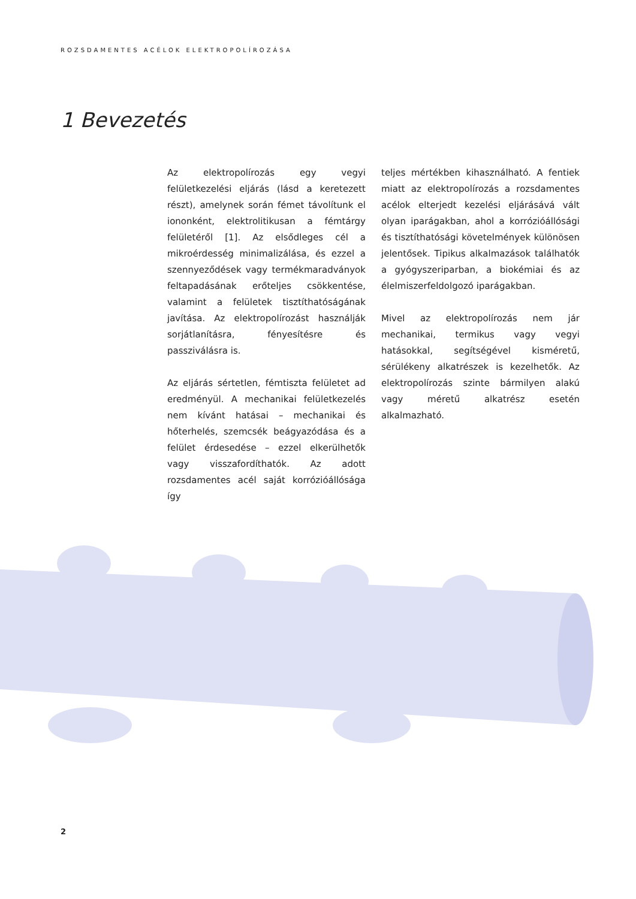ROZSDAMENTES ACÉLOK ELEKTROPOLÍROZÁSA
1 Bevezetés
Az elektropolírozás egy vegyi felületkezelési eljárás (lásd a keretezett részt), amelynek során fémet távolítunk el iononként, elektrolitikusan a fémtárgy felületéről [1]. Az elsődleges cél a mikroérdesség minimalizálása, és ezzel a szennyeződések vagy termékmaradványok feltapadásának erőteljes csökkentése, valamint a felületek tisztíthatóságának javítása. Az elektropolírozást használják sorjátlanításra, fényesítésre és passziválásra is.
Az eljárás sértetlen, fémtiszta felületet ad eredményül. A mechanikai felületkezelés nem kívánt hatásai – mechanikai és hőterhelés, szemcsék beágyazódása és a felület érdesedése – ezzel elkerülhetők vagy visszafordíthatók. Az adott rozsdamentes acél saját korrózióállósága így
teljes mértékben kihasználható. A fentiek miatt az elektropolírozás a rozsdamentes acélok elterjedt kezelési eljárásává vált olyan iparágakban, ahol a korrózióállósági és tisztíthatósági követelmények különösen jelentősek. Tipikus alkalmazások találhatók a gyógyszeriparban, a biokémiai és az élelmiszerfeldolgozó iparágakban.
Mivel az elektropolírozás nem jár mechanikai, termikus vagy vegyi hatásokkal, segítségével kisméretű, sérülékeny alkatrészek is kezelhetők. Az elektropolírozás szinte bármilyen alakú vagy méretű alkatrész esetén alkalmazható.
2